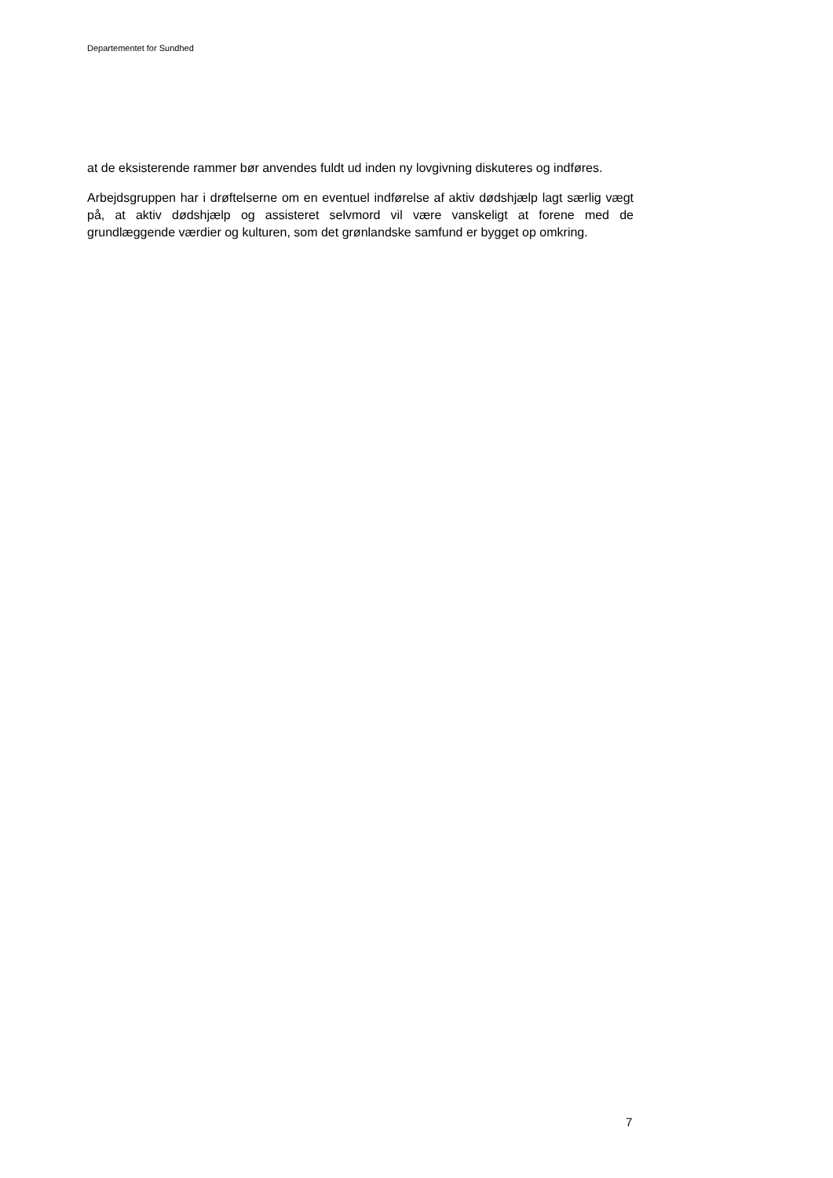Departementet for Sundhed
at de eksisterende rammer bør anvendes fuldt ud inden ny lovgivning diskuteres og indføres.
Arbejdsgruppen har i drøftelserne om en eventuel indførelse af aktiv dødshjælp lagt særlig vægt på, at aktiv dødshjælp og assisteret selvmord vil være vanskeligt at forene med de grundlæggende værdier og kulturen, som det grønlandske samfund er bygget op omkring.
7